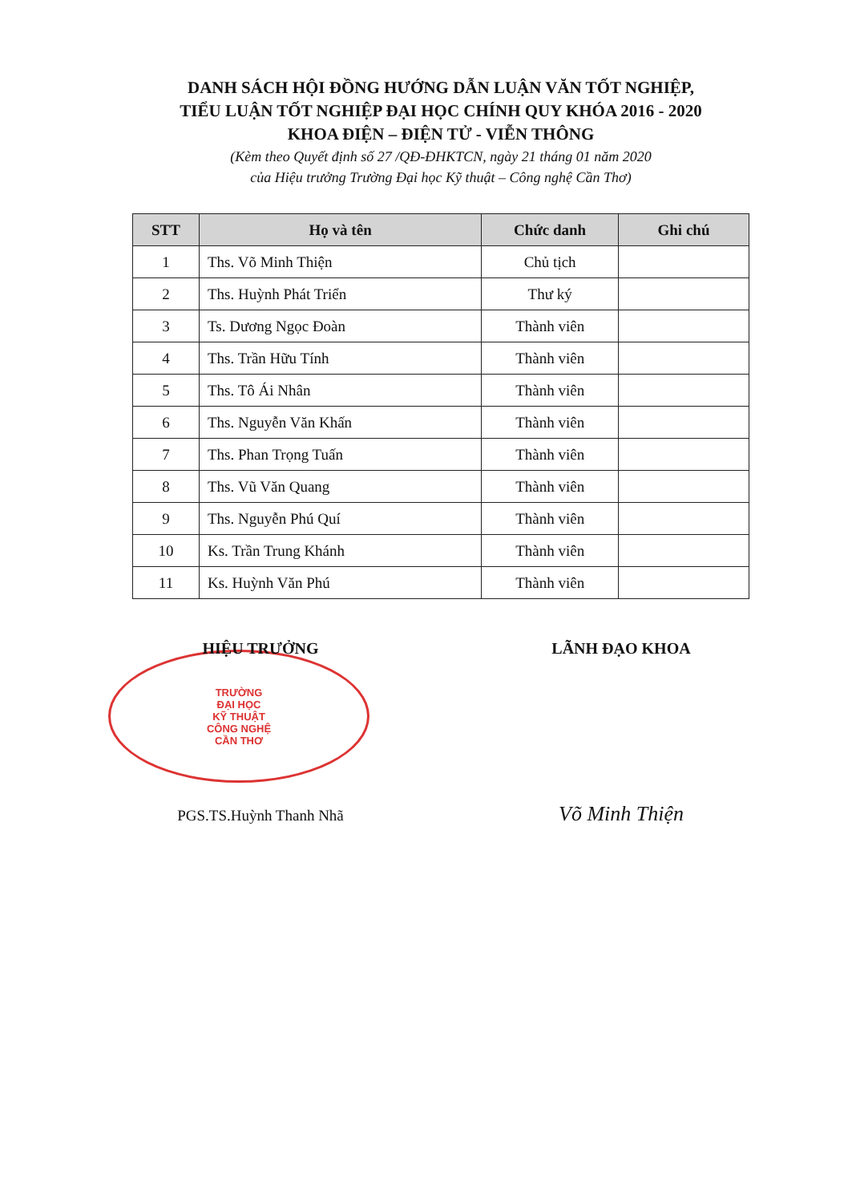DANH SÁCH HỘI ĐỒNG HƯỚNG DẪN LUẬN VĂN TỐT NGHIỆP,
TIỂU LUẬN TỐT NGHIỆP ĐẠI HỌC CHÍNH QUY KHÓA 2016 - 2020
KHOA ĐIỆN – ĐIỆN TỬ - VIỄN THÔNG
(Kèm theo Quyết định số 27 /QĐ-ĐHKTCN, ngày 21 tháng 01 năm 2020
của Hiệu trưởng Trường Đại học Kỹ thuật – Công nghệ Cần Thơ)
| STT | Họ và tên | Chức danh | Ghi chú |
| --- | --- | --- | --- |
| 1 | Ths. Võ Minh Thiện | Chủ tịch | |
| 2 | Ths. Huỳnh Phát Triển | Thư ký | |
| 3 | Ts. Dương Ngọc Đoàn | Thành viên | |
| 4 | Ths. Trần Hữu Tính | Thành viên | |
| 5 | Ths. Tô Ái Nhân | Thành viên | |
| 6 | Ths. Nguyễn Văn Khấn | Thành viên | |
| 7 | Ths. Phan Trọng Tuấn | Thành viên | |
| 8 | Ths. Vũ Văn Quang | Thành viên | |
| 9 | Ths. Nguyễn Phú Quí | Thành viên | |
| 10 | Ks. Trần Trung Khánh | Thành viên | |
| 11 | Ks. Huỳnh Văn Phú | Thành viên | |
HIỆU TRƯỞNG
TRƯỜNG
ĐẠI HỌC
KỸ THUẬT
CÔNG NGHỆ
CẦN THƠ
PGS.TS.Huỳnh Thanh Nhã
LÃNH ĐẠO KHOA
Võ Minh Thiện